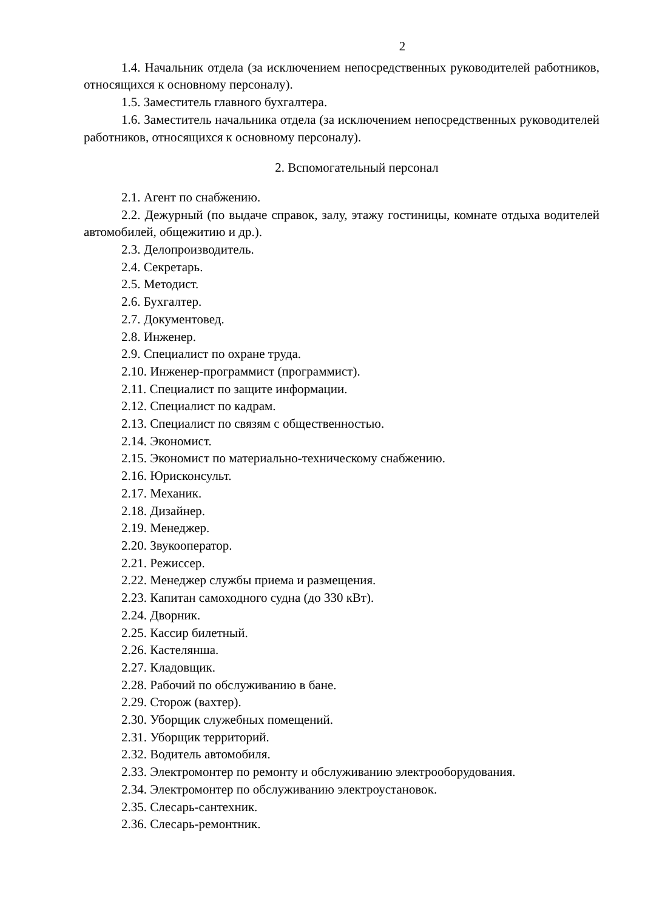2
1.4. Начальник отдела (за исключением непосредственных руководителей работников, относящихся к основному персоналу).
1.5. Заместитель главного бухгалтера.
1.6. Заместитель начальника отдела (за исключением непосредственных руководителей работников, относящихся к основному персоналу).
2. Вспомогательный персонал
2.1. Агент по снабжению.
2.2. Дежурный (по выдаче справок, залу, этажу гостиницы, комнате отдыха водителей автомобилей, общежитию и др.).
2.3. Делопроизводитель.
2.4. Секретарь.
2.5. Методист.
2.6. Бухгалтер.
2.7. Документовед.
2.8. Инженер.
2.9. Специалист по охране труда.
2.10. Инженер-программист (программист).
2.11. Специалист по защите информации.
2.12. Специалист по кадрам.
2.13. Специалист по связям с общественностью.
2.14. Экономист.
2.15. Экономист по материально-техническому снабжению.
2.16. Юрисконсульт.
2.17. Механик.
2.18. Дизайнер.
2.19. Менеджер.
2.20. Звукооператор.
2.21. Режиссер.
2.22. Менеджер службы приема и размещения.
2.23. Капитан самоходного судна (до 330 кВт).
2.24. Дворник.
2.25. Кассир билетный.
2.26. Кастелянша.
2.27. Кладовщик.
2.28. Рабочий по обслуживанию в бане.
2.29. Сторож (вахтер).
2.30. Уборщик служебных помещений.
2.31. Уборщик территорий.
2.32. Водитель автомобиля.
2.33. Электромонтер по ремонту и обслуживанию электрооборудования.
2.34. Электромонтер по обслуживанию электроустановок.
2.35. Слесарь-сантехник.
2.36. Слесарь-ремонтник.